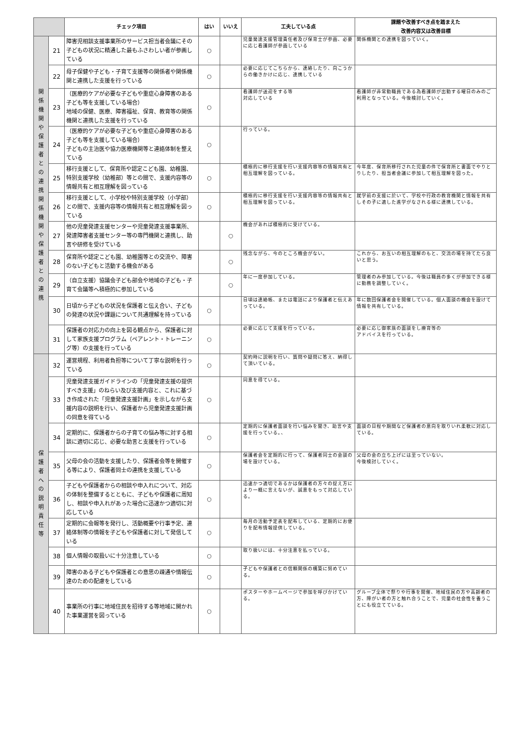| | | チェック項目 | はい | いいえ | 工夫している点 | 課題や改善すべき点を踏まえた 改善内容又は改善目標 |
| --- | --- | --- | --- | --- | --- | --- |
| 関 係 機 関 や 保 護 者 と の 連 携 関 係 機 関 や 保 護 者 と の 連 携 | 21 | 障害児相談支援事業所のサービス担当者会議にその子どもの状況に精通した最もふさわしい者が参画している | ○ | | 児童発達支援管理責任者及び保育士が参画、必要に応じ看護師が参画している | 関係機関との連携を図っていく。 |
| | 22 | 母子保健や子ども・子育て支援等の関係者や関係機関と連携した支援を行っている | ○ | | 必要に応じてこちらから、連絡したり、向こうからの働きかけに応じ、連携している | |
| | 23 | （医療的ケアが必要な子どもや重症心身障害のある子ども等を支援している場合） 地域の保健、医療、障害福祉、保育、教育等の関係機関と連携した支援を行っている | ○ | | 看護師が送迎をする等 対応している | 看護師が非常勤職員である為看護師が出勤する曜日のみのご利用となっている。今後検討していく。 |
| | 24 | （医療的ケアが必要な子どもや重症心身障害のある子ども等を支援している場合） 子どもの主治医や協力医療機関等と連絡体制を整えている | ○ | | 行っている。 | |
| | 25 | 移行支援として、保育所や認定こども園、幼稚園、特別支援学校（幼稚部）等との間で、支援内容等の情報共有と相互理解を図っている | ○ | | 積極的に移行支援を行い支援内容等の情報共有と相互理解を図っている。 | 今年度、保育所移行された児童の件で保育所と書面でやりとりしたり、担当者会議に参加して相互理解を図った。 |
| | 26 | 移行支援として、小学校や特別支援学校（小学部）との間で、支援内容等の情報共有と相互理解を図っている | ○ | | 積極的に移行支援を行い支援内容等の情報共有と相互理解を図っている。 | 就学前の支援に於いて、学校や行政の教育機関と情報を共有しその子に適した進学がなされる様に連携している。 |
| | 27 | 他の児童発達支援センターや児童発達支援事業所、発達障害者支援センター等の専門機関と連携し、助言や研修を受けている | | ○ | 機会があれば積極的に受けている。 | |
| | 28 | 保育所や認定こども園、幼稚園等との交流や、障害のない子どもと活動する機会がある | | ○ | 残念ながら、今のところ機会がない。 | これから、お互いの相互理解のもと、交流の場を持てたら良いと思う。 |
| | 29 | （自立支援）協議会子ども部会や地域の子ども・子育て会議等へ積極的に参加している | | ○ | 年に一度参加している。 | 管理者のみ参加している。今後は職員の多くが参加できる様に勤務を調整していく。 |
| | 30 | 日頃から子どもの状況を保護者と伝え合い、子どもの発達の状況や課題について共通理解を持っている | ○ | | 日頃は連絡帳、または電話により保護者と伝えあっている。 | 年に数回保護者会を開催している。個人面談の機会を設けて情報を共有している。 |
| | 31 | 保護者の対応力の向上を図る観点から、保護者に対して家族支援プログラム（ペアレント・トレーニング等）の支援を行っている | ○ | | 必要に応じて支援を行っている。 | 必要に応じ御家族の面談をし療育等の アドバイスを行っている。 |
| 保 護 者 へ の 説 明 責 任 等 | 32 | 運営規程、利用者負担等について丁寧な説明を行っている | ○ | | 契約時に説明を行い、質問や疑問に答え、納得して頂いている。 | |
| | 33 | 児童発達支援ガイドラインの「児童発達支援の提供すべき支援」のねらい及び支援内容と、これに基づき作成された「児童発達支援計画」を示しながら支援内容の説明を行い、保護者から児童発達支援計画の同意を得ている | ○ | | 同意を得ている。 | |
| | 34 | 定期的に、保護者からの子育ての悩み等に対する相談に適切に応じ、必要な助言と支援を行っている | ○ | | 定期的に保護者面談を行い悩みを聞き、助言や支援を行っている。、 | 面談の日程や期間など保護者の意向を取りいれ柔軟に対応している。 |
| | 35 | 父母の会の活動を支援したり、保護者会等を開催する等により、保護者同士の連携を支援している | ○ | | 保護者会を定期的に行って、保護者同士の会談の場を設けている。 | 父母の会の立ち上げには至っていない。 今後検討していく。 |
| | 36 | 子どもや保護者からの相談や申入れについて、対応の体制を整備するとともに、子どもや保護者に周知し、相談や申入れがあった場合に迅速かつ適切に対応している | ○ | | 迅速かつ適切であるかは保護者の方々の捉え方により一概に言えないが、誠意をもって対応している。 | |
| | 37 | 定期的に会報等を発行し、活動概要や行事予定、連絡体制等の情報を子どもや保護者に対して発信している | ○ | | 毎月の活動予定表を配布している、定期的にお便りを配布情報提供している。 | |
| | 38 | 個人情報の取扱いに十分注意している | ○ | | 取り扱いには、十分注意を払っている。 | |
| | 39 | 障害のある子どもや保護者との意思の疎通や情報伝達のための配慮をしている | ○ | | 子どもや保護者との信頼関係の構築に努めている。 | |
| | 40 | 事業所の行事に地域住民を招待する等地域に開かれた事業運営を図っている | ○ | | ポスターやホームページで参加を呼びかけている。 | グループ全体で祭りや行事を開催、地域住民の方や高齢者の方、障がい者の方と触れ合うことで、児童の社会性を養うことにも役立てている。 |